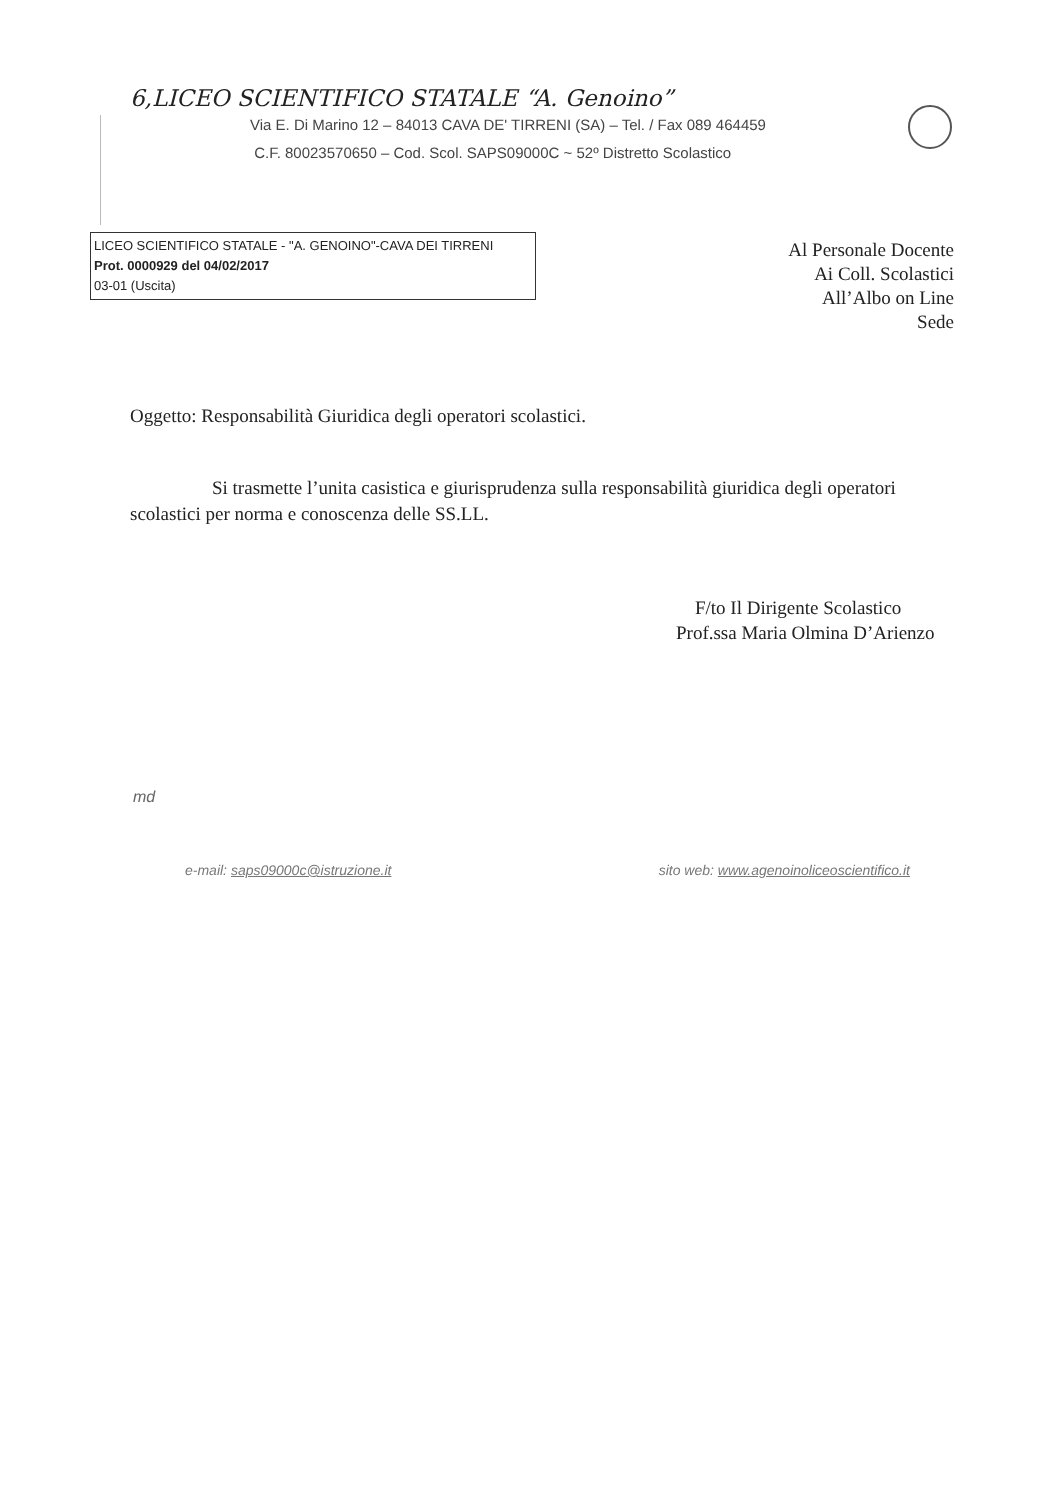6,LICEO SCIENTIFICO STATALE “A. Genoino”
Via E. Di Marino 12 – 84013 CAVA DE' TIRRENI (SA) – Tel. / Fax 089 464459
C.F. 80023570650 – Cod. Scol. SAPS09000C ~ 52º Distretto Scolastico
LICEO SCIENTIFICO STATALE - "A. GENOINO"-CAVA DEI TIRRENI
Prot. 0000929 del 04/02/2017
03-01 (Uscita)
Al Personale Docente
Ai Coll. Scolastici
All’Albo on Line
Sede
Oggetto: Responsabilità Giuridica degli operatori scolastici.
Si trasmette l’unita casistica e giurisprudenza sulla responsabilità giuridica degli operatori scolastici per norma e conoscenza delle SS.LL.
F/to Il Dirigente Scolastico
Prof.ssa Maria Olmina D’Arienzo
md
e-mail: saps09000c@istruzione.it sito web: www.agenoinoliceoscientifico.it